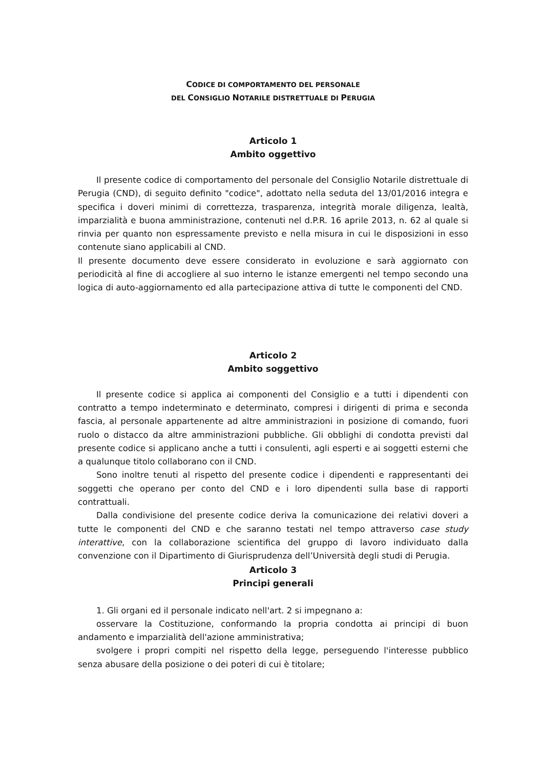CODICE DI COMPORTAMENTO DEL PERSONALE
DEL CONSIGLIO NOTARILE DISTRETTUALE DI PERUGIA
Articolo 1
Ambito oggettivo
Il presente codice di comportamento del personale del Consiglio Notarile distrettuale di Perugia (CND), di seguito definito "codice", adottato nella seduta del 13/01/2016 integra e specifica i doveri minimi di correttezza, trasparenza, integrità morale diligenza, lealtà, imparzialità e buona amministrazione, contenuti nel d.P.R. 16 aprile 2013, n. 62 al quale si rinvia per quanto non espressamente previsto e nella misura in cui le disposizioni in esso contenute siano applicabili al CND.
Il presente documento deve essere considerato in evoluzione e sarà aggiornato con periodicità al fine di accogliere al suo interno le istanze emergenti nel tempo secondo una logica di auto-aggiornamento ed alla partecipazione attiva di tutte le componenti del CND.
Articolo 2
Ambito soggettivo
Il presente codice si applica ai componenti del Consiglio e a tutti i dipendenti con contratto a tempo indeterminato e determinato, compresi i dirigenti di prima e seconda fascia, al personale appartenente ad altre amministrazioni in posizione di comando, fuori ruolo o distacco da altre amministrazioni pubbliche. Gli obblighi di condotta previsti dal presente codice si applicano anche a tutti i consulenti, agli esperti e ai soggetti esterni che a qualunque titolo collaborano con il CND.
Sono inoltre tenuti al rispetto del presente codice i dipendenti e rappresentanti dei soggetti che operano per conto del CND e i loro dipendenti sulla base di rapporti contrattuali.
Dalla condivisione del presente codice deriva la comunicazione dei relativi doveri a tutte le componenti del CND e che saranno testati nel tempo attraverso case study interattive, con la collaborazione scientifica del gruppo di lavoro individuato dalla convenzione con il Dipartimento di Giurisprudenza dell’Università degli studi di Perugia.
Articolo 3
Principi generali
1. Gli organi ed il personale indicato nell'art. 2 si impegnano a:
osservare la Costituzione, conformando la propria condotta ai principi di buon andamento e imparzialità dell'azione amministrativa;
svolgere i propri compiti nel rispetto della legge, perseguendo l'interesse pubblico senza abusare della posizione o dei poteri di cui è titolare;